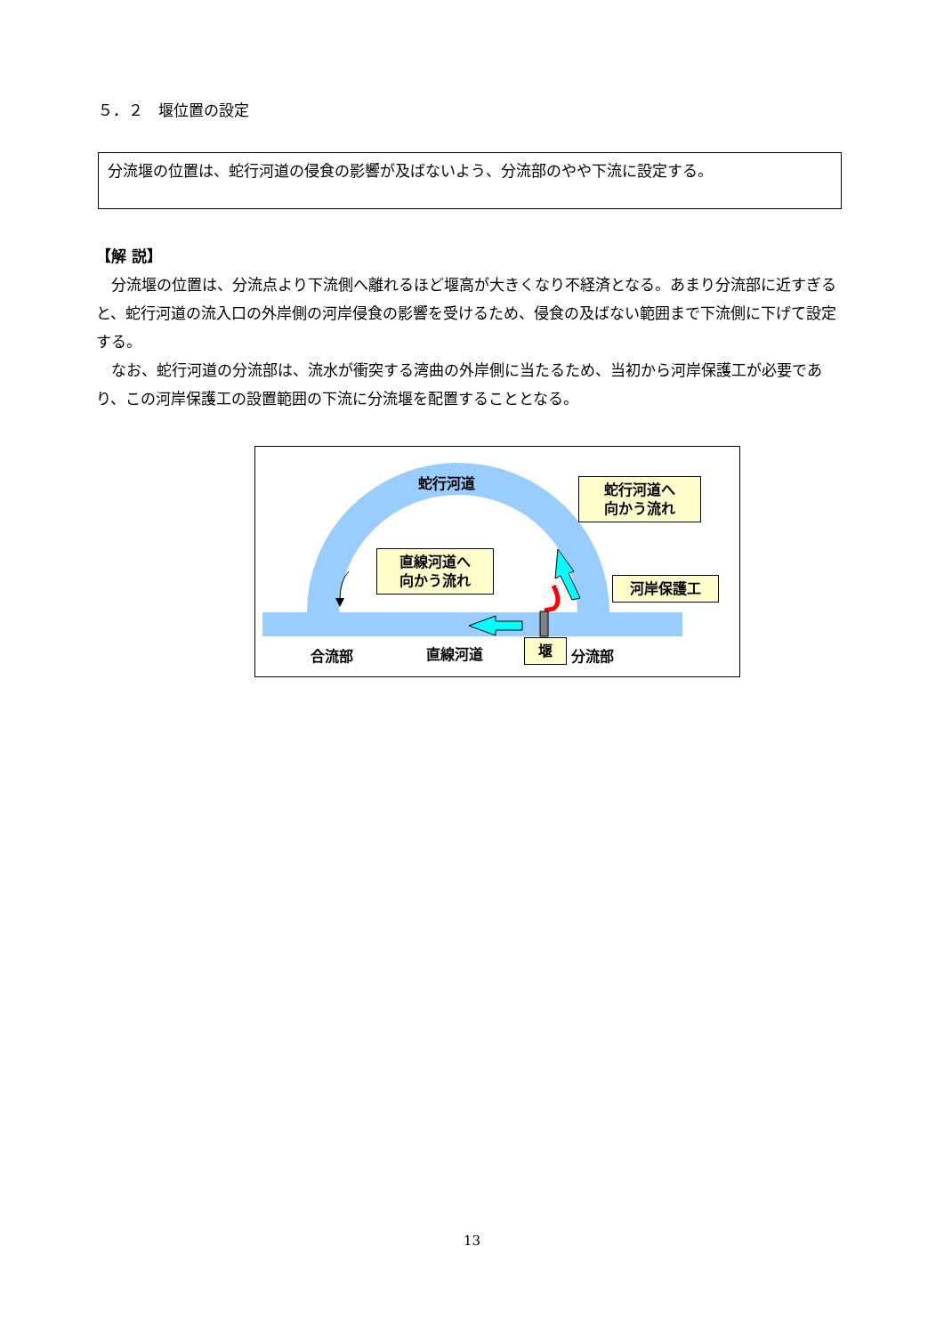５．２　堰位置の設定
分流堰の位置は、蛇行河道の侵食の影響が及ばないよう、分流部のやや下流に設定する。
【解 説】
分流堰の位置は、分流点より下流側へ離れるほど堰高が大きくなり不経済となる。あまり分流部に近すぎると、蛇行河道の流入口の外岸側の河岸侵食の影響を受けるため、侵食の及ばない範囲まで下流側に下げて設定する。
なお、蛇行河道の分流部は、流水が衝突する湾曲の外岸側に当たるため、当初から河岸保護工が必要であり、この河岸保護工の設置範囲の下流に分流堰を配置することとなる。
蛇行河道
蛇行河道へ
向かう流れ
直線河道へ
向かう流れ
河岸保護工
合流部 直線河道 堰 分流部
13